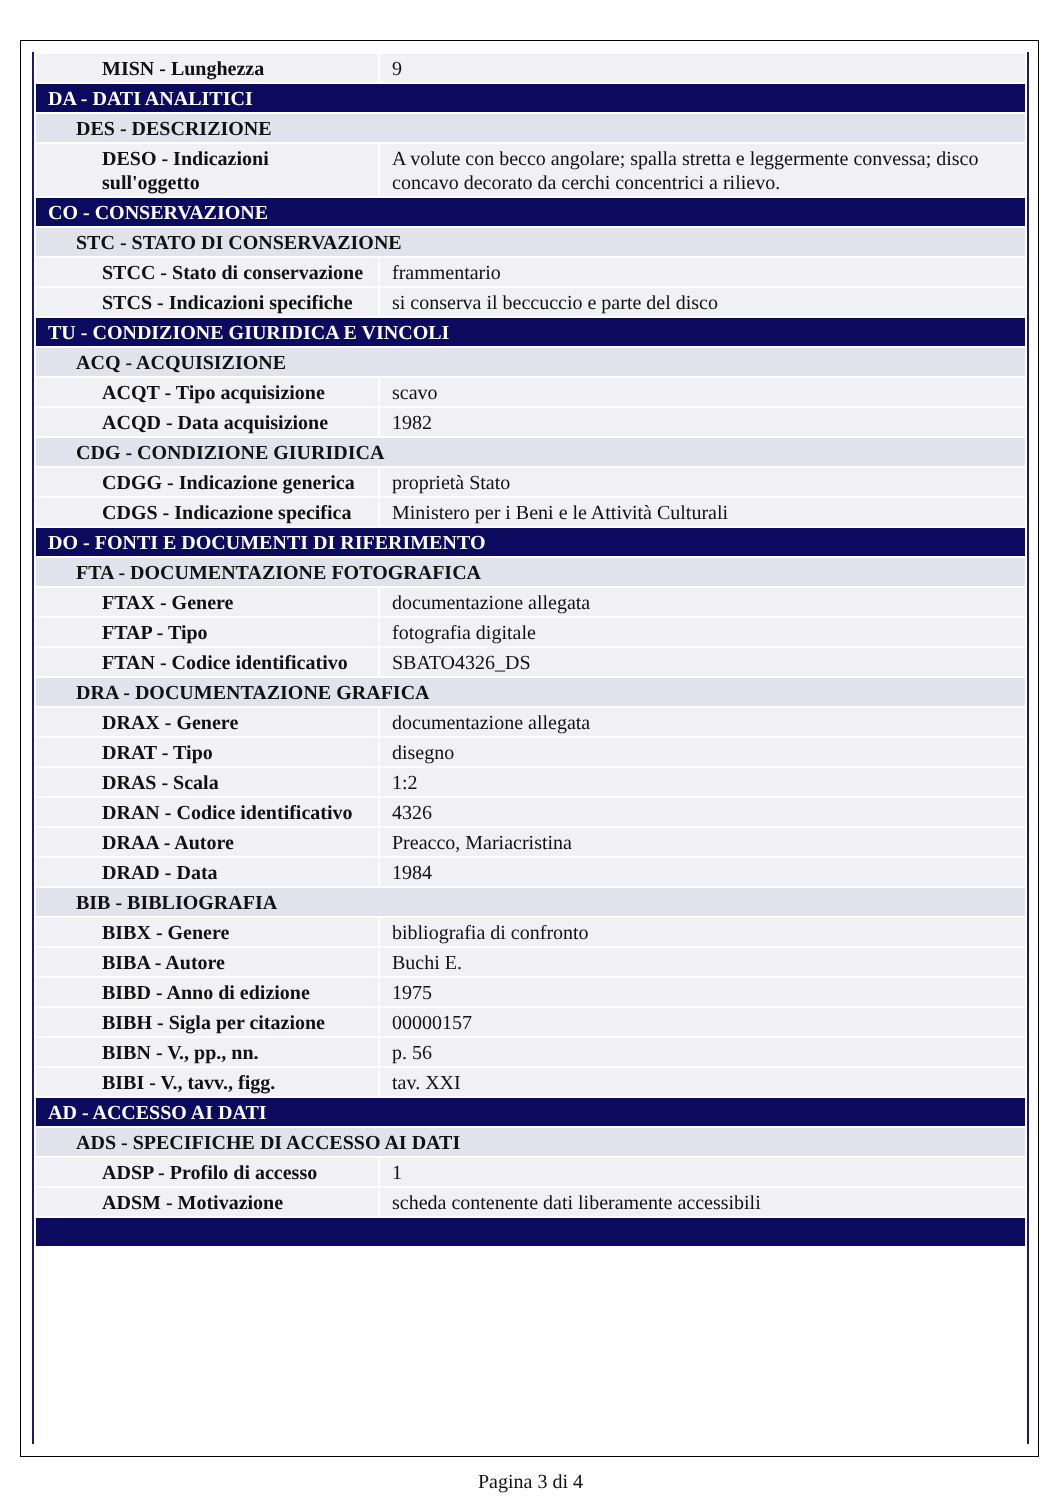| MISN - Lunghezza | 9 |
| DA - DATI ANALITICI | |
| DES - DESCRIZIONE | |
| DESO - Indicazioni sull'oggetto | A volute con becco angolare; spalla stretta e leggermente convessa; disco concavo decorato da cerchi concentrici a rilievo. |
| CO - CONSERVAZIONE | |
| STC - STATO DI CONSERVAZIONE | |
| STCC - Stato di conservazione | frammentario |
| STCS - Indicazioni specifiche | si conserva il beccuccio e parte del disco |
| TU - CONDIZIONE GIURIDICA E VINCOLI | |
| ACQ - ACQUISIZIONE | |
| ACQT - Tipo acquisizione | scavo |
| ACQD - Data acquisizione | 1982 |
| CDG - CONDIZIONE GIURIDICA | |
| CDGG - Indicazione generica | proprietà Stato |
| CDGS - Indicazione specifica | Ministero per i Beni e le Attività Culturali |
| DO - FONTI E DOCUMENTI DI RIFERIMENTO | |
| FTA - DOCUMENTAZIONE FOTOGRAFICA | |
| FTAX - Genere | documentazione allegata |
| FTAP - Tipo | fotografia digitale |
| FTAN - Codice identificativo | SBATO4326_DS |
| DRA - DOCUMENTAZIONE GRAFICA | |
| DRAX - Genere | documentazione allegata |
| DRAT - Tipo | disegno |
| DRAS - Scala | 1:2 |
| DRAN - Codice identificativo | 4326 |
| DRAA - Autore | Preacco, Mariacristina |
| DRAD - Data | 1984 |
| BIB - BIBLIOGRAFIA | |
| BIBX - Genere | bibliografia di confronto |
| BIBA - Autore | Buchi E. |
| BIBD - Anno di edizione | 1975 |
| BIBH - Sigla per citazione | 00000157 |
| BIBN - V., pp., nn. | p. 56 |
| BIBI - V., tavv., figg. | tav. XXI |
| AD - ACCESSO AI DATI | |
| ADS - SPECIFICHE DI ACCESSO AI DATI | |
| ADSP - Profilo di accesso | 1 |
| ADSM - Motivazione | scheda contenente dati liberamente accessibili |
Pagina 3 di 4